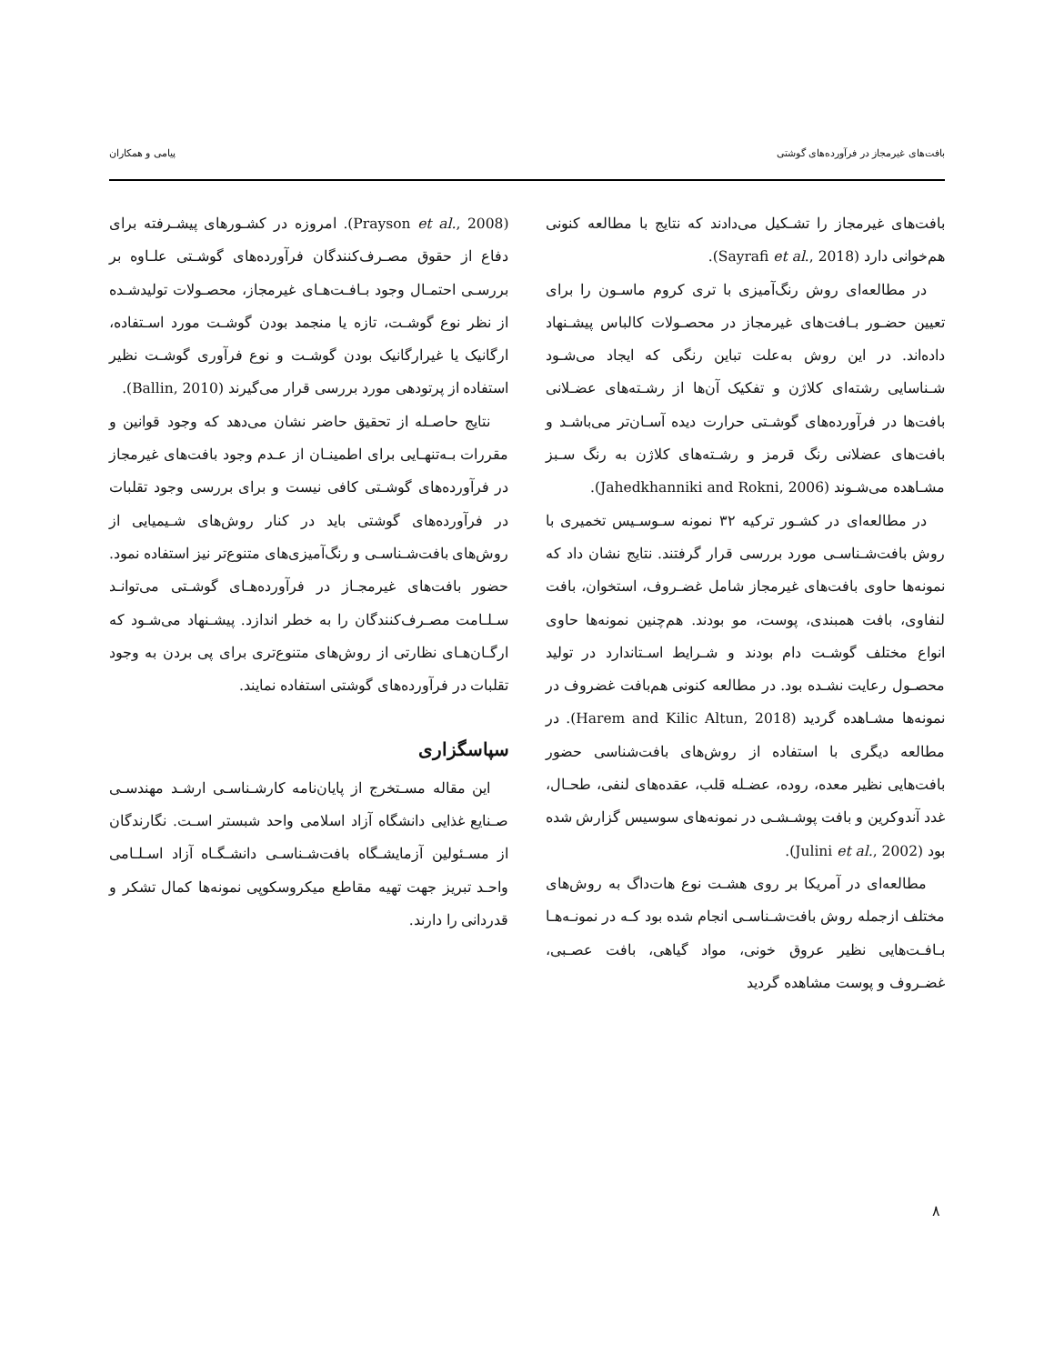بافت‌های غیرمجاز در فرآورده‌های گوشتی پیامی و همکاران
بافت‌های غیرمجاز را تشـکیل می‌دادند که نتایج با مطالعه کنونی هم‌خوانی دارد (Sayrafi et al., 2018).
در مطالعه‌ای روش رنگ‌آمیزی با تری کروم ماسـون را برای تعیین حضـور بـافت‌های غیرمجاز در محصـولات کالباس پیشـنهاد داده‌اند. در این روش به‌علت تباین رنگی که ایجاد می‌شـود شـناسایی رشته‌ای کلاژن و تفکیک آن‌ها از رشـته‌های عضـلانی بافت‌ها در فرآورده‌های گوشـتی حرارت دیده آسـان‌تر می‌باشـد و بافت‌های عضلانی رنگ قرمز و رشـته‌های کلاژن به رنگ سـبز مشـاهده می‌شـوند (Jahedkhanniki and Rokni, 2006).
در مطالعه‌ای در کشـور ترکیه ۳۲ نمونه سـوسـیس تخمیری با روش بافت‌شـناسـی مورد بررسی قرار گرفتند. نتایج نشان داد که نمونه‌ها حاوی بافت‌های غیرمجاز شامل غضـروف، استخوان، بافت لنفاوی، بافت همبندی، پوست، مو بودند. هم‌چنین نمونه‌ها حاوی انواع مختلف گوشـت دام بودند و شـرایط اسـتاندارد در تولید محصـول رعایت نشـده بود. در مطالعه کنونی هم‌بافت غضروف در نمونه‌ها مشـاهده گردید (Harem and Kilic Altun, 2018). در مطالعه دیگری با استفاده از روش‌های بافت‌شناسی حضور بافت‌هایی نظیر معده، روده، عضـله قلب، عقده‌های لنفی، طحـال، غدد آندوکرین و بافت پوشـشـی در نمونه‌های سوسیس گزارش شده بود (Julini et al., 2002).
مطالعه‌ای در آمریکا بر روی هشـت نوع هات‌داگ به روش‌های مختلف ازجمله روش بافت‌شـناسـی انجام شده بود کـه در نمونـه‌هـا بـافـت‌هایی نظیر عروق خونی، مواد گیاهی، بافت عصـبی، غضـروف و پوست مشاهده گردید
(Prayson et al., 2008). امروزه در کشـورهای پیشـرفته برای دفاع از حقوق مصـرف‌کنندگان فرآورده‌های گوشـتی علـاوه بر بررسـی احتمـال وجود بـافـت‌هـای غیرمجاز، محصـولات تولیدشـده از نظر نوع گوشـت، تازه یا منجمد بودن گوشـت مورد اسـتفاده، ارگانیک یا غیرارگانیک بودن گوشـت و نوع فرآوری گوشـت نظیر استفاده از پرتودهی مورد بررسی قرار می‌گیرند (Ballin, 2010).
نتایج حاصـله از تحقیق حاضر نشان می‌دهد که وجود قوانین و مقررات بـه‌تنهـایی برای اطمینـان از عـدم وجود بافت‌های غیرمجاز در فرآورده‌های گوشـتی کافی نیست و برای بررسی وجود تقلبات در فرآورده‌های گوشتی باید در کنار روش‌های شـیمیایی از روش‌های بافت‌شـناسـی و رنگ‌آمیزی‌های متنوع‌تر نیز استفاده نمود. حضور بافت‌های غیرمجـاز در فرآورده‌هـای گوشـتی می‌توانـد سـلـامت مصـرف‌کنندگان را به خطر اندازد. پیشـنهاد می‌شـود که ارگـان‌هـای نظارتی از روش‌های متنوع‌تری برای پی بردن به وجود تقلبات در فرآورده‌های گوشتی استفاده نمایند.
سپاسگزاری
این مقاله مسـتخرج از پایان‌نامه کارشـناسـی ارشـد مهندسـی صـنایع غذایی دانشگاه آزاد اسلامی واحد شبستر اسـت. نگارندگان از مسـئولین آزمایشـگاه بافت‌شـناسـی دانشـگـاه آزاد اسـلـامی واحـد تبریز جهت تهیه مقاطع میکروسکوپی نمونه‌ها کمال تشکر و قدردانی را دارند.
۸